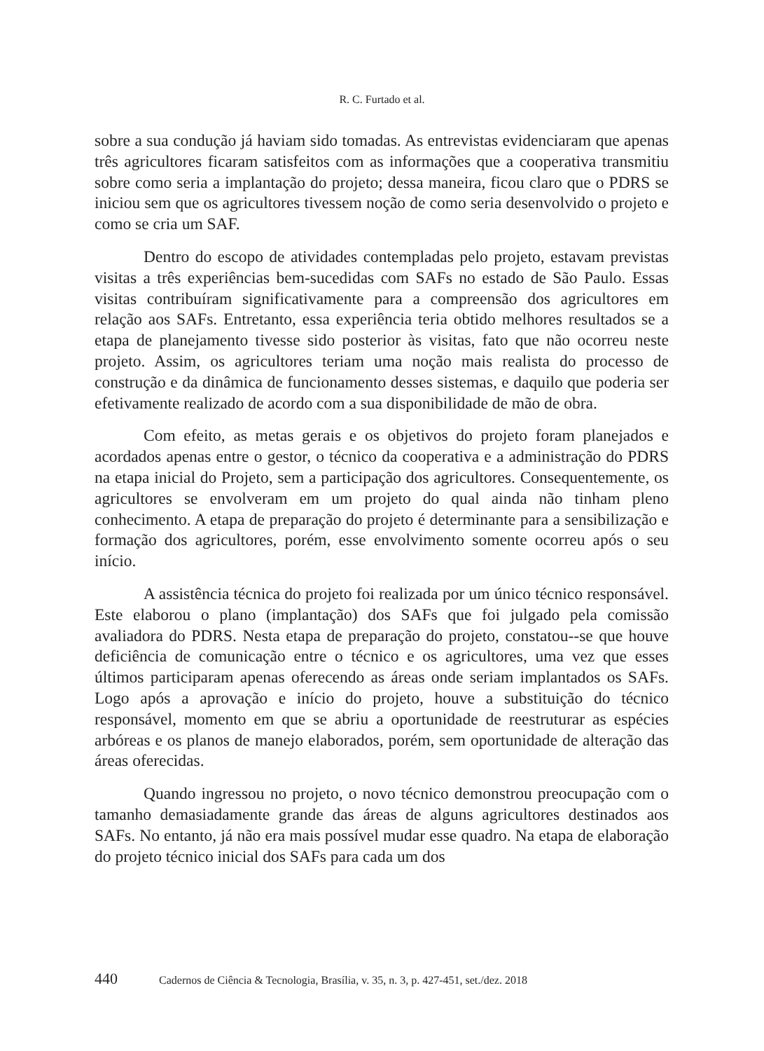R. C. Furtado et al.
sobre a sua condução já haviam sido tomadas. As entrevistas evidenciaram que apenas três agricultores ficaram satisfeitos com as informações que a cooperativa transmitiu sobre como seria a implantação do projeto; dessa maneira, ficou claro que o PDRS se iniciou sem que os agricultores tivessem noção de como seria desenvolvido o projeto e como se cria um SAF.
Dentro do escopo de atividades contempladas pelo projeto, estavam previstas visitas a três experiências bem-sucedidas com SAFs no estado de São Paulo. Essas visitas contribuíram significativamente para a compreensão dos agricultores em relação aos SAFs. Entretanto, essa experiência teria obtido melhores resultados se a etapa de planejamento tivesse sido posterior às visitas, fato que não ocorreu neste projeto. Assim, os agricultores teriam uma noção mais realista do processo de construção e da dinâmica de funcionamento desses sistemas, e daquilo que poderia ser efetivamente realizado de acordo com a sua disponibilidade de mão de obra.
Com efeito, as metas gerais e os objetivos do projeto foram planejados e acordados apenas entre o gestor, o técnico da cooperativa e a administração do PDRS na etapa inicial do Projeto, sem a participação dos agricultores. Consequentemente, os agricultores se envolveram em um projeto do qual ainda não tinham pleno conhecimento. A etapa de preparação do projeto é determinante para a sensibilização e formação dos agricultores, porém, esse envolvimento somente ocorreu após o seu início.
A assistência técnica do projeto foi realizada por um único técnico responsável. Este elaborou o plano (implantação) dos SAFs que foi julgado pela comissão avaliadora do PDRS. Nesta etapa de preparação do projeto, constatou--se que houve deficiência de comunicação entre o técnico e os agricultores, uma vez que esses últimos participaram apenas oferecendo as áreas onde seriam implantados os SAFs. Logo após a aprovação e início do projeto, houve a substituição do técnico responsável, momento em que se abriu a oportunidade de reestruturar as espécies arbóreas e os planos de manejo elaborados, porém, sem oportunidade de alteração das áreas oferecidas.
Quando ingressou no projeto, o novo técnico demonstrou preocupação com o tamanho demasiadamente grande das áreas de alguns agricultores destinados aos SAFs. No entanto, já não era mais possível mudar esse quadro. Na etapa de elaboração do projeto técnico inicial dos SAFs para cada um dos
440 Cadernos de Ciência & Tecnologia, Brasília, v. 35, n. 3, p. 427-451, set./dez. 2018